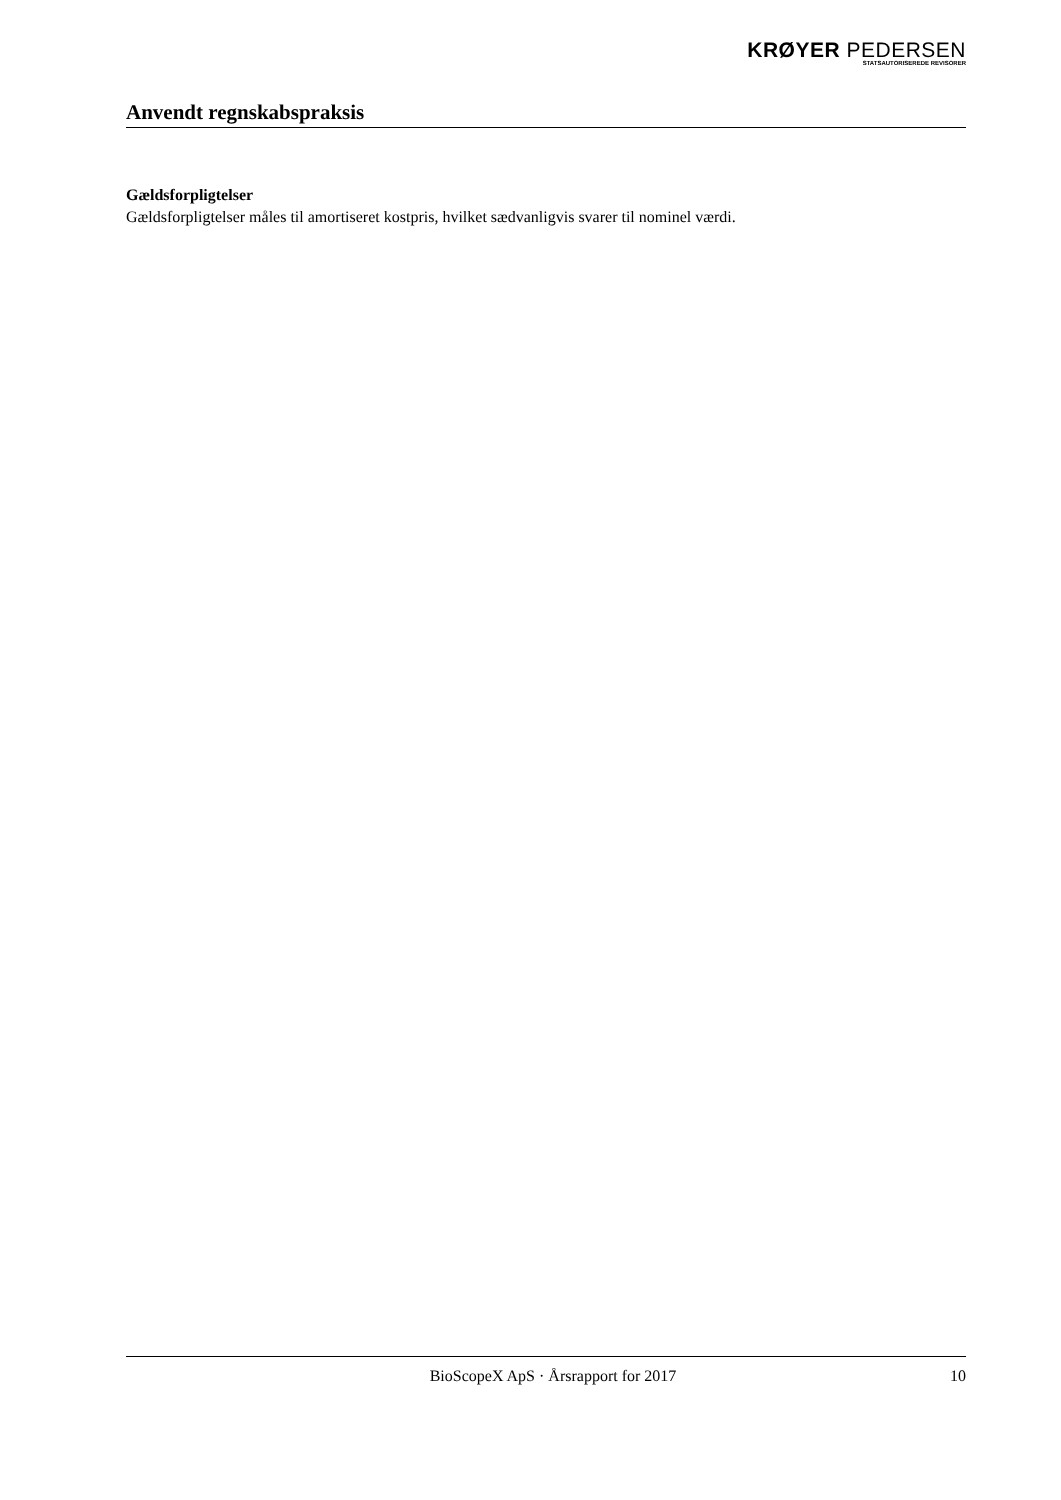KRØYER PEDERSEN
STATSAUTORISEREDE REVISORER
Anvendt regnskabspraksis
Gældsforpligtelser
Gældsforpligtelser måles til amortiseret kostpris, hvilket sædvanligvis svarer til nominel værdi.
BioScopeX ApS · Årsrapport for 2017 10